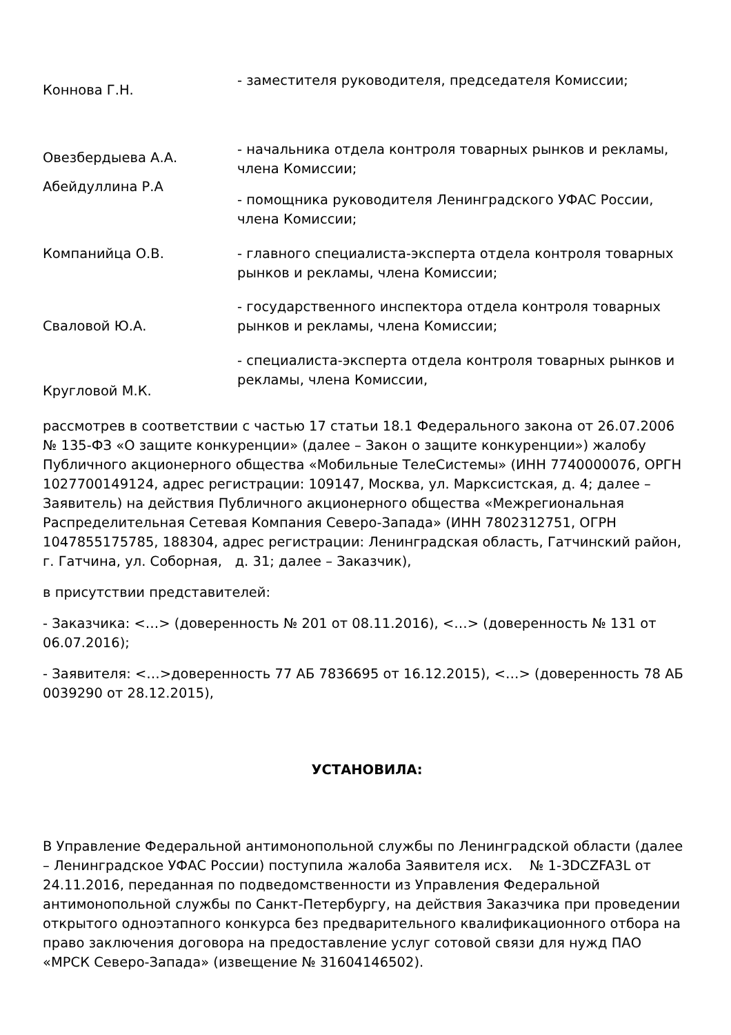Коннова Г.Н.
- заместителя руководителя, председателя Комиссии;
Овезбердыева А.А.
Абейдуллина Р.А
- начальника отдела контроля товарных рынков и рекламы, члена Комиссии;
- помощника руководителя Ленинградского УФАС России, члена Комиссии;
Компанийца О.В. - главного специалиста-эксперта отдела контроля товарных рынков и рекламы, члена Комиссии;
Сваловой Ю.А.
- государственного инспектора отдела контроля товарных рынков и рекламы, члена Комиссии;
Кругловой М.К.
- специалиста-эксперта отдела контроля товарных рынков и рекламы, члена Комиссии,
рассмотрев в соответствии с частью 17 статьи 18.1 Федерального закона от 26.07.2006 № 135-ФЗ «О защите конкуренции» (далее – Закон о защите конкуренции») жалобу Публичного акционерного общества «Мобильные ТелеСистемы» (ИНН 7740000076, ОРГН 1027700149124, адрес регистрации: 109147, Москва, ул. Марксистская, д. 4; далее – Заявитель) на действия Публичного акционерного общества «Межрегиональная Распределительная Сетевая Компания Северо-Запада» (ИНН 7802312751, ОГРН 1047855175785, 188304, адрес регистрации: Ленинградская область, Гатчинский район, г. Гатчина, ул. Соборная, д. 31; далее – Заказчик),
в присутствии представителей:
- Заказчика: <…> (доверенность № 201 от 08.11.2016), <…> (доверенность № 131 от 06.07.2016);
- Заявителя: <…>доверенность 77 АБ 7836695 от 16.12.2015), <…> (доверенность 78 АБ 0039290 от 28.12.2015),
УСТАНОВИЛА:
В Управление Федеральной антимонопольной службы по Ленинградской области (далее – Ленинградское УФАС России) поступила жалоба Заявителя исх. № 1-3DCZFA3L от 24.11.2016, переданная по подведомственности из Управления Федеральной антимонопольной службы по Санкт-Петербургу, на действия Заказчика при проведении открытого одноэтапного конкурса без предварительного квалификационного отбора на право заключения договора на предоставление услуг сотовой связи для нужд ПАО «МРСК Северо-Запада» (извещение № 31604146502).